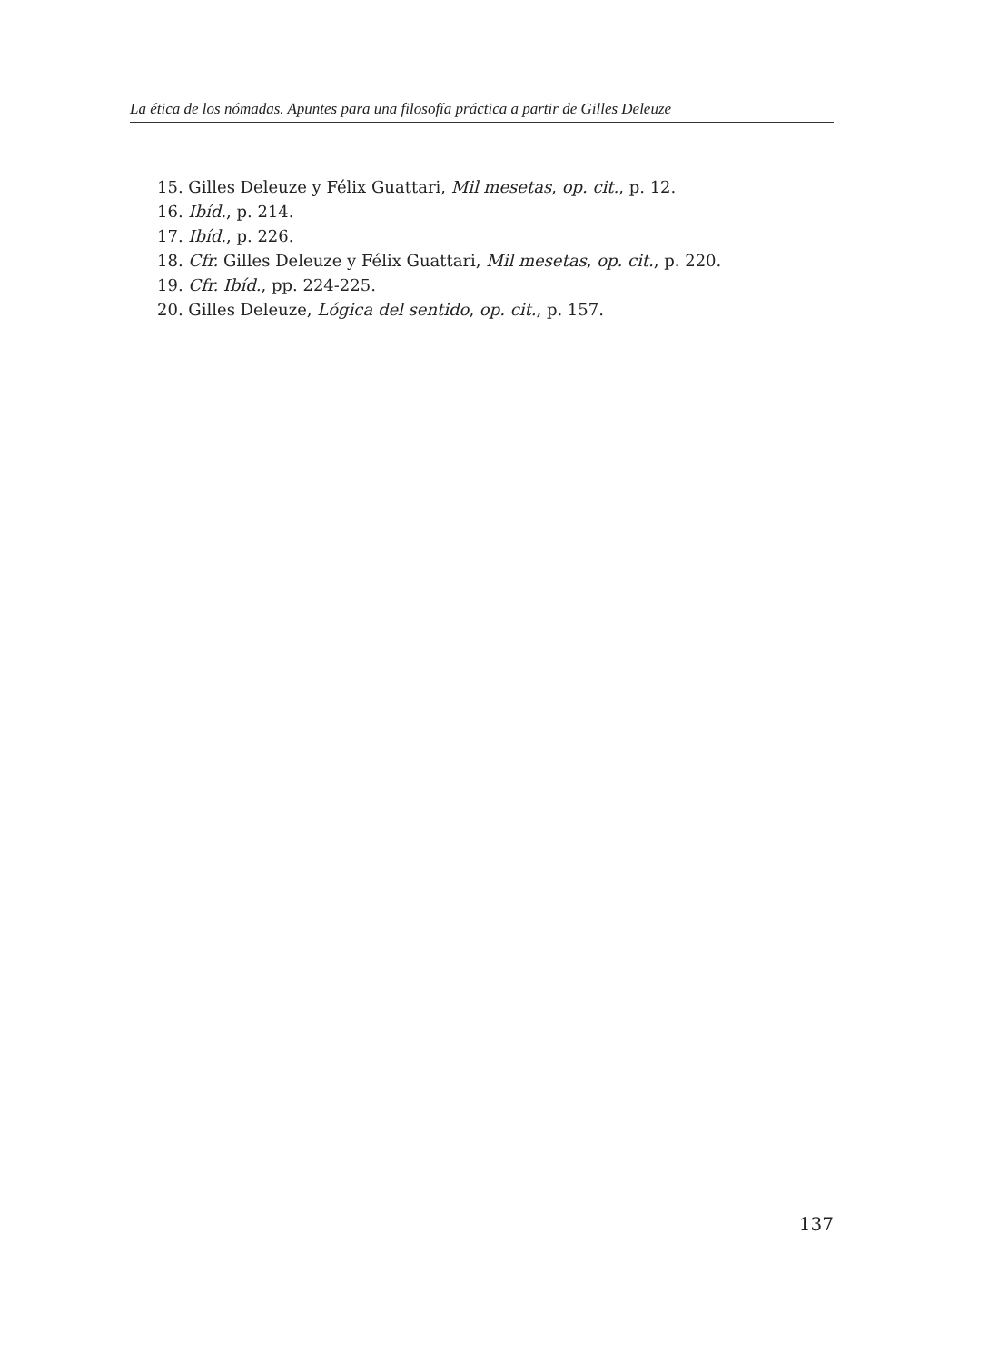La ética de los nómadas. Apuntes para una filosofía práctica a partir de Gilles Deleuze
15. Gilles Deleuze y Félix Guattari, Mil mesetas, op. cit., p. 12.
16. Ibíd., p. 214.
17. Ibíd., p. 226.
18. Cfr. Gilles Deleuze y Félix Guattari, Mil mesetas, op. cit., p. 220.
19. Cfr. Ibíd., pp. 224-225.
20. Gilles Deleuze, Lógica del sentido, op. cit., p. 157.
137